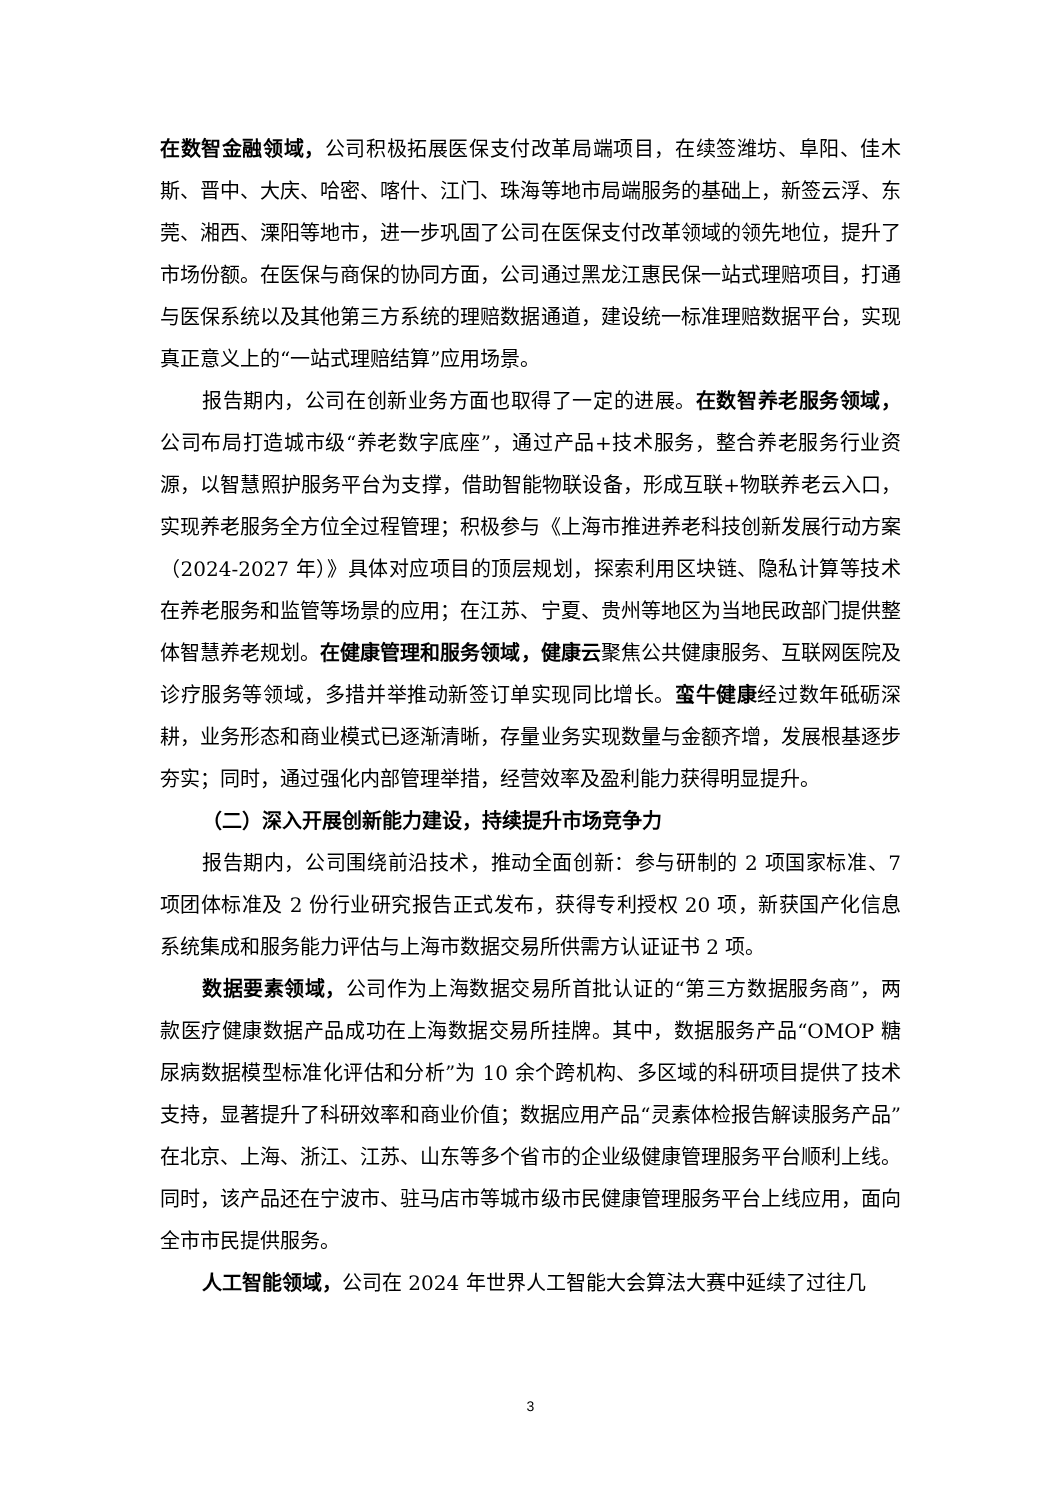在数智金融领域，公司积极拓展医保支付改革局端项目，在续签潍坊、阜阳、佳木斯、晋中、大庆、哈密、喀什、江门、珠海等地市局端服务的基础上，新签云浮、东莞、湘西、溧阳等地市，进一步巩固了公司在医保支付改革领域的领先地位，提升了市场份额。在医保与商保的协同方面，公司通过黑龙江惠民保一站式理赔项目，打通与医保系统以及其他第三方系统的理赔数据通道，建设统一标准理赔数据平台，实现真正意义上的“一站式理赔结算”应用场景。
报告期内，公司在创新业务方面也取得了一定的进展。在数智养老服务领域，公司布局打造城市级“养老数字底座”，通过产品+技术服务，整合养老服务行业资源，以智慧照护服务平台为支撑，借助智能物联设备，形成互联+物联养老云入口，实现养老服务全方位全过程管理；积极参与《上海市推进养老科技创新发展行动方案（2024-2027 年）》具体对应项目的顶层规划，探索利用区块链、隐私计算等技术在养老服务和监管等场景的应用；在江苏、宁夏、贵州等地区为当地民政部门提供整体智慧养老规划。在健康管理和服务领域，健康云聚焦公共健康服务、互联网医院及诊疗服务等领域，多措并举推动新签订单实现同比增长。蛮牛健康经过数年砥砺深耕，业务形态和商业模式已逐渐清晰，存量业务实现数量与金额齐增，发展根基逐步夯实；同时，通过强化内部管理举措，经营效率及盈利能力获得明显提升。
（二）深入开展创新能力建设，持续提升市场竞争力
报告期内，公司围绕前沿技术，推动全面创新：参与研制的 2 项国家标准、7 项团体标准及 2 份行业研究报告正式发布，获得专利授权 20 项，新获国产化信息系统集成和服务能力评估与上海市数据交易所供需方认证证书 2 项。
数据要素领域，公司作为上海数据交易所首批认证的“第三方数据服务商”，两款医疗健康数据产品成功在上海数据交易所挂牌。其中，数据服务产品“OMOP 糖尿病数据模型标准化评估和分析”为 10 余个跨机构、多区域的科研项目提供了技术支持，显著提升了科研效率和商业价值；数据应用产品“灵素体检报告解读服务产品”在北京、上海、浙江、江苏、山东等多个省市的企业级健康管理服务平台顺利上线。同时，该产品还在宁波市、驻马店市等城市级市民健康管理服务平台上线应用，面向全市市民提供服务。
人工智能领域，公司在 2024 年世界人工智能大会算法大赛中延续了过往几
3